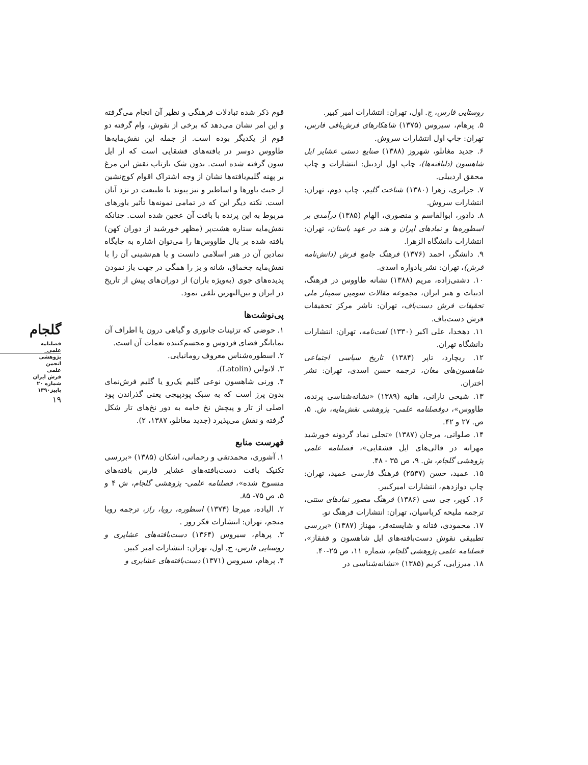قوم ذکر شده تبادلات فرهنگی و نظیر آن انجام می‌گرفته و این امر نشان می‌دهد که برخی از نقوش، وام گرفته دو قوم از یکدیگر بوده است. از جمله این نقش‌مایه‌ها طاووس دوسر در بافته‌های قشقایی است که از ایل سون گرفته شده است. بدون شک بازتاب نقش این مرغ بر پهنه گلیم‌بافته‌ها نشان از وجه اشتراک اقوام کوچ‌نشین از حیث باورها و اساطیر و نیز پیوند با طبیعت در نزد آنان است. نکته دیگر این که در تمامی نمونه‌ها تأثیر باورهای مربوط به این پرنده با بافت آن عجین شده است. چنانکه نقش‌مایه ستاره هشت‌پر (مظهر خورشید از دوران کهن) بافته شده بر بال طاووس‌ها را می‌توان اشاره به جایگاه نمادین آن در هنر اسلامی دانست و یا هم‌نشینی آن را با نقش‌مایه چخماق، شانه و بز را همگی در جهت باز نمودن پدیده‌های جوی (به‌ویژه باران) از دوران‌های پیش از تاریخ در ایران و بین‌النهرین تلقی نمود.
پی‌نوشت‌ها
۱. حوضی که تزئینات جانوری و گیاهی درون یا اطراف آن نمایانگر فضای فردوس و مجسم‌کننده نعمات آن است.
۲. اسطوره‌شناس معروف رومانیایی.
۳. لاتولین (Latolin).
۴. ورنی شاهسون نوعی گلیم یک‌رو یا گلیم فرش‌نمای بدون پرز است که به سبک پودپیچی یعنی گذراندن پود اصلی از تار و پیچش نخ خامه به دور نخ‌های تار شکل گرفته و نقش می‌پذیرد (جدید مغانلو، ۱۳۸۷، ۲).
فهرست منابع
۱. آشوری، محمدتقی و رحمانی، اشکان (۱۳۸۵) «بررسی تکنیک بافت دست‌بافته‌های عشایر فارس بافته‌های منسوخ شده»، فصلنامه علمی- پژوهشی گلجام، ش ۴ و ۵، ص ۷۵- ۸۵.
۲. الیاده، میرچا (۱۳۷۴) اسطوره، رویا، راز، ترجمه رویا منجم، تهران: انتشارات فکر روز .
۳. پرهام، سیروس (۱۳۶۴) دست‌بافته‌های عشایری و روستایی فارس، ج. اول، تهران: انتشارات امیر کبیر.
۴. پرهام، سیروس (۱۳۷۱) دست‌بافته‌های عشایری و
روستایی فارس، ج. اول، تهران: انتشارات امیر کبیر.
۵. پرهام، سیروس (۱۳۷۵) شاهکارهای فرش‌بافی فارس، تهران: چاپ اول انتشارات سروش.
۶. جدید مغانلو، شهروز (۱۳۸۸) صنایع دستی عشایر ایل شاهسون (دلبافته‌ها)، چاپ اول اردبیل: انتشارات و چاپ محقق اردبیلی.
۷. جزایری، زهرا (۱۳۸۰) شناخت گلیم، چاپ دوم، تهران: انتشارات سروش.
۸. دادور، ابوالقاسم و منصوری، الهام (۱۳۸۵) درآمدی بر اسطوره‌ها و نمادهای ایران و هند در عهد باستان، تهران: انتشارات دانشگاه الزهرا.
۹. دانشگر، احمد (۱۳۷۶) فرهنگ جامع فرش (دانش‌نامه فرش)، تهران: نشر یادواره اسدی.
۱۰. دشتی‌زاده، مریم (۱۳۸۸) نشانه طاووس در فرهنگ، ادبیات و هنر ایران، مجموعه مقالات سومین سمینار ملی تحقیقات فرش دست‌باف، تهران: ناشر مرکز تحقیقات فرش دست‌باف.
۱۱. دهخدا، علی اکبر (۱۳۳۰) لغت‌نامه، تهران: انتشارات دانشگاه تهران.
۱۲. ریچارد، تاپر (۱۳۸۴) تاریخ سیاسی اجتماعی شاهسون‌های مغان، ترجمه حسن اسدی، تهران: نشر اختران.
۱۳. شیخی نارانی، هانیه (۱۳۸۹) «نشانه‌شناسی پرنده، طاووس»، دوفصلنامه علمی- پژوهشی نقش‌مایه، ش. ۵، ص. ۲۷ و ۴۲.
۱۴. صلواتی، مرجان (۱۳۸۷) «تجلی نماد گردونه خورشید مهرانه در قالی‌های ایل قشقایی»، فصلنامه علمی پژوهشی گلجام، ش. ۹، ص ۳۵ - ۴۸.
۱۵. عمید، حسن (۲۵۳۷) فرهنگ فارسی عمید، تهران: چاپ دوازدهم، انتشارات امیرکبیر.
۱۶. کوپر، جی سی (۱۳۸۶) فرهنگ مصور نمادهای سنتی، ترجمه ملیحه کرباسیان، تهران: انتشارات فرهنگ نو.
۱۷. محمودی، فتانه و شایسته‌فر، مهناز (۱۳۸۷) «بررسی تطبیقی نقوش دست‌بافته‌های ایل شاهسون و قفقاز»، فصلنامه علمی پژوهشی گلجام، شماره ۱۱، ص ۲۵-۴۰.
۱۸. میرزایی، کریم (۱۳۸۵) «نشانه‌شناسی در
گلجام
فصلنامه
علمی_ پژوهشی
انجمن علمی
فرش ایران
شماره ۲۰
پاییز۱۳۹۰
۱۹